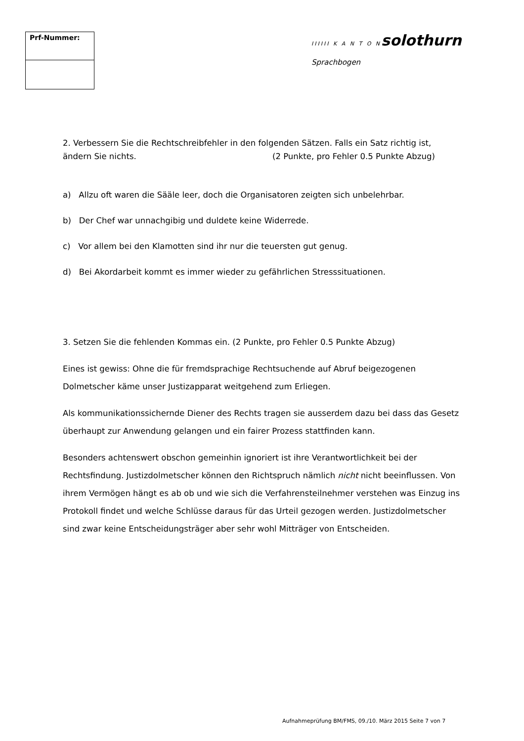| Prf-Nummer: |
| --- |
IIIIII K A N T O N solothurn
Sprachbogen
2. Verbessern Sie die Rechtschreibfehler in den folgenden Sätzen. Falls ein Satz richtig ist,
ändern Sie nichts. (2 Punkte, pro Fehler 0.5 Punkte Abzug)
a) Allzu oft waren die Sääle leer, doch die Organisatoren zeigten sich unbelehrbar.
b) Der Chef war unnachgibig und duldete keine Widerrede.
c) Vor allem bei den Klamotten sind ihr nur die teuersten gut genug.
d) Bei Akordarbeit kommt es immer wieder zu gefährlichen Stresssituationen.
3. Setzen Sie die fehlenden Kommas ein. (2 Punkte, pro Fehler 0.5 Punkte Abzug)
Eines ist gewiss: Ohne die für fremdsprachige Rechtsuchende auf Abruf beigezogenen Dolmetscher käme unser Justizapparat weitgehend zum Erliegen.
Als kommunikationssichernde Diener des Rechts tragen sie ausserdem dazu bei dass das Gesetz überhaupt zur Anwendung gelangen und ein fairer Prozess stattfinden kann.
Besonders achtenswert obschon gemeinhin ignoriert ist ihre Verantwortlichkeit bei der Rechtsfindung. Justizdolmetscher können den Richtspruch nämlich nicht nicht beeinflussen. Von ihrem Vermögen hängt es ab ob und wie sich die Verfahrensteilnehmer verstehen was Einzug ins Protokoll findet und welche Schlüsse daraus für das Urteil gezogen werden. Justizdolmetscher sind zwar keine Entscheidungsträger aber sehr wohl Mitträger von Entscheiden.
Aufnahmeprüfung BM/FMS, 09./10. März 2015 Seite 7 von 7